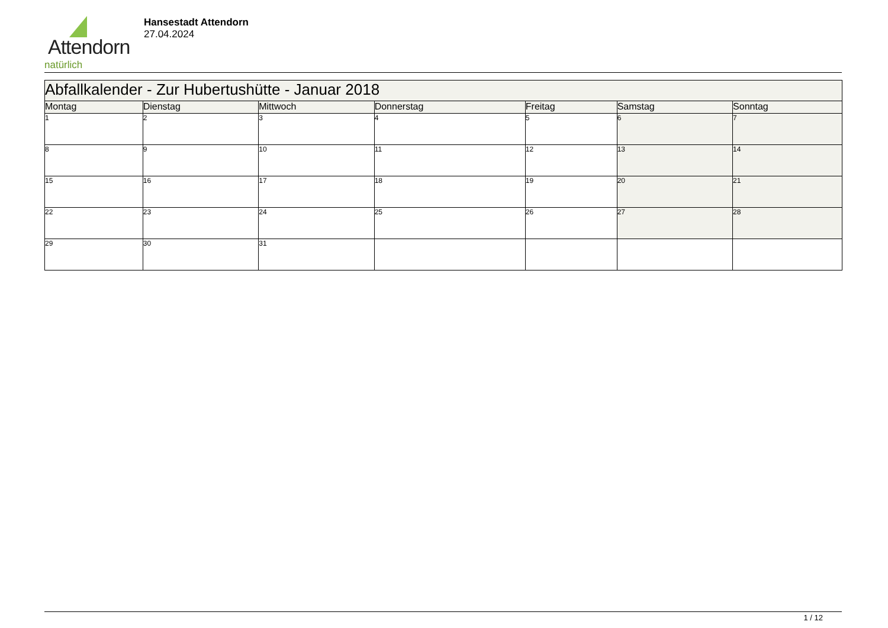Attendorn
natürlich
Hansestadt Attendorn
27.04.2024
| Abfallkalender - Zur Hubertushütte - Januar 2018 | | | | | | |
| --- | --- | --- | --- | --- | --- | --- |
| Montag | Dienstag | Mittwoch | Donnerstag | Freitag | Samstag | Sonntag |
| 1 | 2 | 3 | 4 | 5 | 6 | 7 |
| 8 | 9 | 10 | 11 | 12 | 13 | 14 |
| 15 | 16 | 17 | 18 | 19 | 20 | 21 |
| 22 | 23 | 24 | 25 | 26 | 27 | 28 |
| 29 | 30 | 31 | | | | |
1 / 12